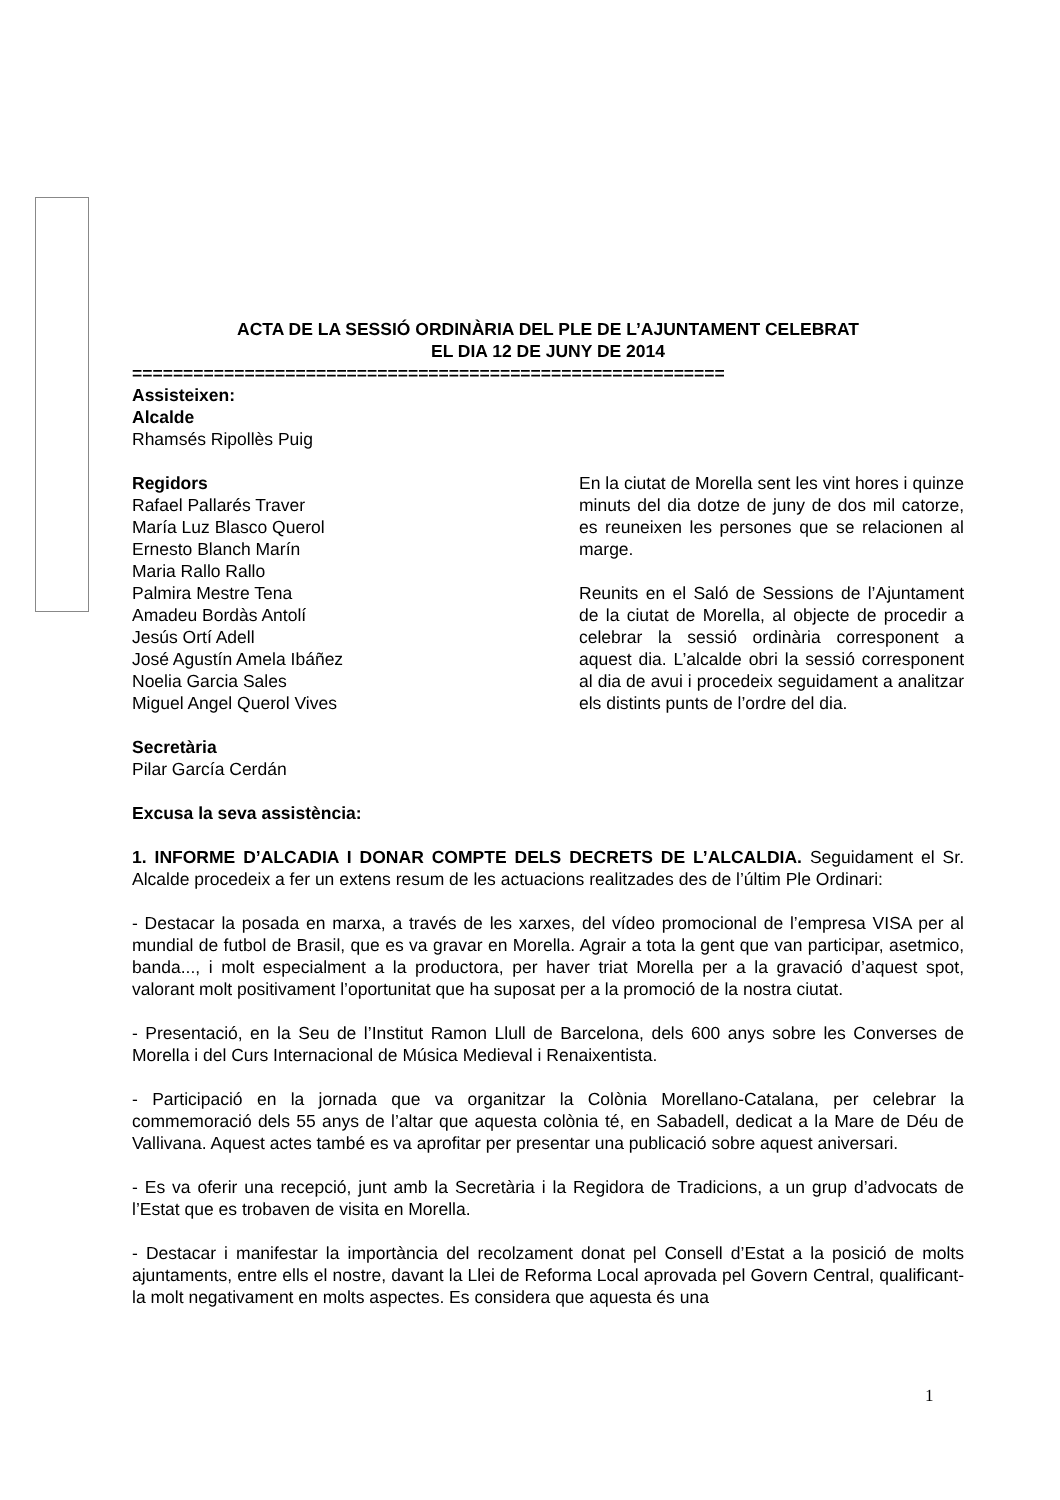ACTA DE LA SESSIÓ ORDINÀRIA DEL PLE DE L’AJUNTAMENT CELEBRAT
EL DIA 12 DE JUNY DE 2014
==========================================================
Assisteixen:
Alcalde
Rhamsés Ripollès Puig
Regidors
Rafael Pallarés Traver
María Luz Blasco Querol
Ernesto Blanch Marín
Maria Rallo Rallo
Palmira Mestre Tena
Amadeu Bordàs Antolí
Jesús Ortí Adell
José Agustín Amela Ibáñez
Noelia Garcia Sales
Miguel Angel Querol Vives
Secretària
Pilar García Cerdán
En la ciutat de Morella sent les vint hores i quinze minuts del dia dotze de juny de dos mil catorze, es reuneixen les persones que se relacionen al marge.
Reunits en el Saló de Sessions de l’Ajuntament de la ciutat de Morella, al objecte de procedir a celebrar la sessió ordinària corresponent a aquest dia. L’alcalde obri la sessió corresponent al dia de avui i procedeix seguidament a analitzar els distints punts de l’ordre del dia.
Excusa la seva assistència:
1. INFORME D’ALCADIA I DONAR COMPTE DELS DECRETS DE L’ALCALDIA. Seguidament el Sr. Alcalde procedeix a fer un extens resum de les actuacions realitzades des de l’últim Ple Ordinari:
- Destacar la posada en marxa, a través de les xarxes, del vídeo promocional de l’empresa VISA per al mundial de futbol de Brasil, que es va gravar en Morella. Agrair a tota la gent que van participar, asetmico, banda..., i molt especialment a la productora, per haver triat Morella per a la gravació d’aquest spot, valorant molt positivament l’oportunitat que ha suposat per a la promoció de la nostra ciutat.
- Presentació, en la Seu de l’Institut Ramon Llull de Barcelona, dels 600 anys sobre les Converses de Morella i del Curs Internacional de Música Medieval i Renaixentista.
- Participació en la jornada que va organitzar la Colònia Morellano-Catalana, per celebrar la commemoració dels 55 anys de l’altar que aquesta colònia té, en Sabadell, dedicat a la Mare de Déu de Vallivana. Aquest actes també es va aprofitar per presentar una publicació sobre aquest aniversari.
- Es va oferir una recepció, junt amb la Secretària i la Regidora de Tradicions, a un grup d’advocats de l’Estat que es trobaven de visita en Morella.
- Destacar i manifestar la importància del recolzament donat pel Consell d’Estat a la posició de molts ajuntaments, entre ells el nostre, davant la Llei de Reforma Local aprovada pel Govern Central, qualificant-la molt negativament en molts aspectes. Es considera que aquesta és una
1